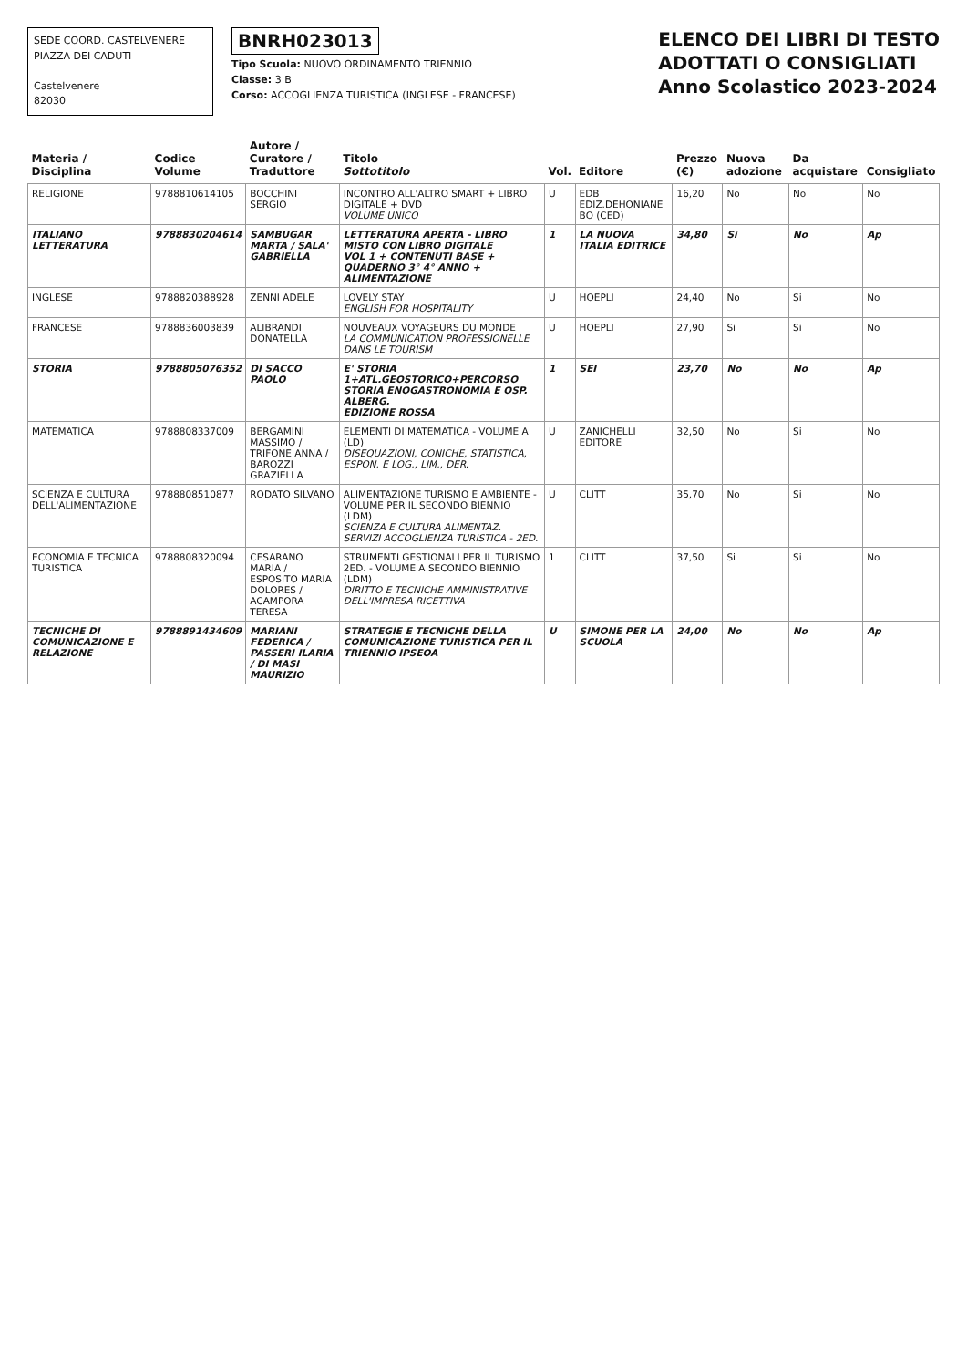SEDE COORD. CASTELVENERE
PIAZZA DEI CADUTI
Castelvenere
82030
BNRH023013
Tipo Scuola: NUOVO ORDINAMENTO TRIENNIO
Classe: 3 B
Corso: ACCOGLIENZA TURISTICA (INGLESE - FRANCESE)
ELENCO DEI LIBRI DI TESTO
ADOTTATI O CONSIGLIATI
Anno Scolastico 2023-2024
| Materia / Disciplina | Codice Volume | Autore / Curatore / Traduttore | Titolo Sottotitolo | Vol. | Editore | Prezzo (€) | Nuova adozione | Da acquistare | Consigliato |
| --- | --- | --- | --- | --- | --- | --- | --- | --- | --- |
| RELIGIONE | 9788810614105 | BOCCHINI SERGIO | INCONTRO ALL'ALTRO SMART + LIBRO DIGITALE + DVD VOLUME UNICO | U | EDB EDIZ.DEHONIANE BO (CED) | 16,20 | No | No | No |
| ITALIANO LETTERATURA | 9788830204614 | SAMBUGAR MARTA / SALA' GABRIELLA | LETTERATURA APERTA - LIBRO MISTO CON LIBRO DIGITALE VOL 1 + CONTENUTI BASE + QUADERNO 3° 4° ANNO + ALIMENTAZIONE | 1 | LA NUOVA ITALIA EDITRICE | 34,80 | Si | No | Ap |
| INGLESE | 9788820388928 | ZENNI ADELE | LOVELY STAY ENGLISH FOR HOSPITALITY | U | HOEPLI | 24,40 | No | Si | No |
| FRANCESE | 9788836003839 | ALIBRANDI DONATELLA | NOUVEAUX VOYAGEURS DU MONDE LA COMMUNICATION PROFESSIONELLE DANS LE TOURISM | U | HOEPLI | 27,90 | Si | Si | No |
| STORIA | 9788805076352 | DI SACCO PAOLO | E' STORIA 1+ATL.GEOSTORICO+PERCORSO STORIA ENOGASTRONOMIA E OSP. ALBERG. EDIZIONE ROSSA | 1 | SEI | 23,70 | No | No | Ap |
| MATEMATICA | 9788808337009 | BERGAMINI MASSIMO / TRIFONE ANNA / BAROZZI GRAZIELLA | ELEMENTI DI MATEMATICA - VOLUME A (LD) DISEQUAZIONI, CONICHE, STATISTICA, ESPON. E LOG., LIM., DER. | U | ZANICHELLI EDITORE | 32,50 | No | Si | No |
| SCIENZA E CULTURA DELL'ALIMENTAZIONE | 9788808510877 | RODATO SILVANO | ALIMENTAZIONE TURISMO E AMBIENTE - VOLUME PER IL SECONDO BIENNIO (LDM) SCIENZA E CULTURA ALIMENTAZ. SERVIZI ACCOGLIENZA TURISTICA - 2ED. | U | CLITT | 35,70 | No | Si | No |
| ECONOMIA E TECNICA TURISTICA | 9788808320094 | CESARANO MARIA / ESPOSITO MARIA DOLORES / ACAMPORA TERESA | STRUMENTI GESTIONALI PER IL TURISMO 2ED. - VOLUME A SECONDO BIENNIO (LDM) DIRITTO E TECNICHE AMMINISTRATIVE DELL'IMPRESA RICETTIVA | 1 | CLITT | 37,50 | Si | Si | No |
| TECNICHE DI COMUNICAZIONE E RELAZIONE | 9788891434609 | MARIANI FEDERICA / PASSERI ILARIA / DI MASI MAURIZIO | STRATEGIE E TECNICHE DELLA COMUNICAZIONE TURISTICA PER IL TRIENNIO IPSEOA | U | SIMONE PER LA SCUOLA | 24,00 | No | No | Ap |